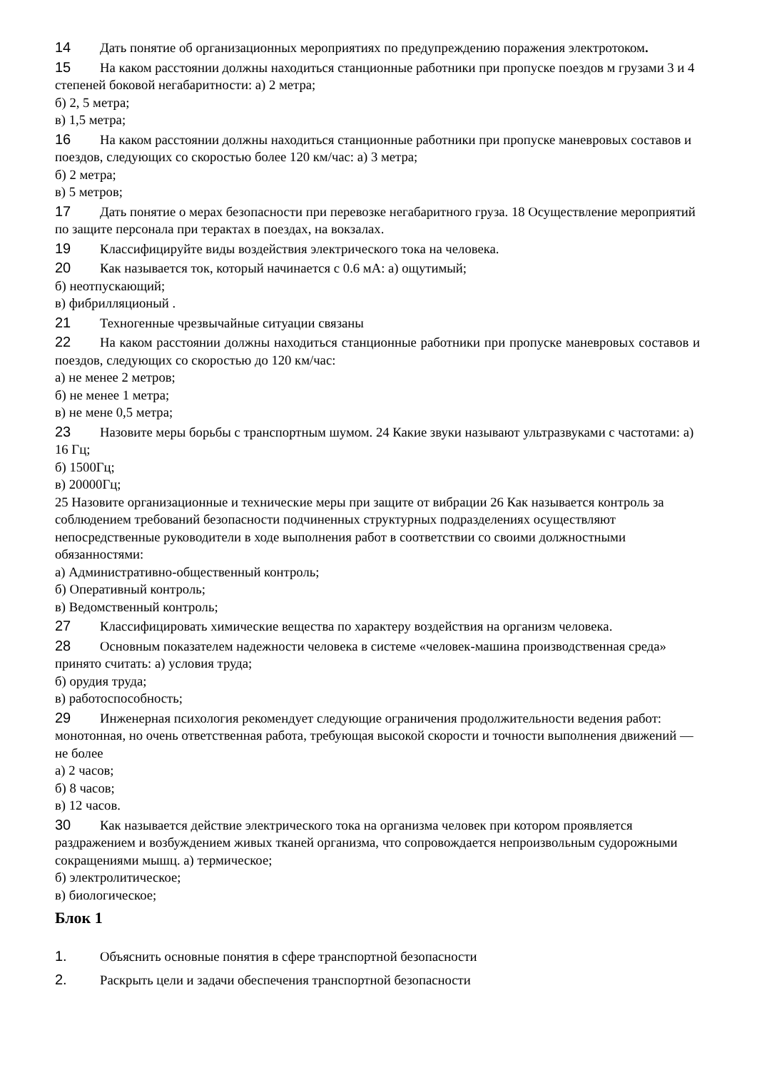14 Дать понятие об организационных мероприятиях по предупреждению поражения электротоком.
15 На каком расстоянии должны находиться станционные работники при пропуске поездов м грузами 3 и 4 степеней боковой негабаритности: а) 2 метра;
б) 2, 5 метра;
в) 1,5 метра;
16 На каком расстоянии должны находиться станционные работники при пропуске маневровых составов и поездов, следующих со скоростью более 120 км/час: а) 3 метра;
б) 2 метра;
в) 5 метров;
17 Дать понятие о мерах безопасности при перевозке негабаритного груза. 18 Осуществление мероприятий по защите персонала при терактах в поездах, на вокзалах.
19 Классифицируйте виды воздействия электрического тока на человека.
20 Как называется ток, который начинается с 0.6 мА: а) ощутимый;
б) неотпускающий;
в) фибрилляционый .
21 Техногенные чрезвычайные ситуации связаны
22 На каком расстоянии должны находиться станционные работники при пропуске маневровых составов и поездов, следующих со скоростью до 120 км/час:
а) не менее 2 метров;
б) не менее 1 метра;
в) не мене 0,5 метра;
23 Назовите меры борьбы с транспортным шумом. 24 Какие звуки называют ультразвуками с частотами: а) 16 Гц;
б) 1500Гц;
в) 20000Гц;
25 Назовите организационные и технические меры при защите от вибрации 26 Как называется контроль за соблюдением требований безопасности подчиненных структурных подразделениях осуществляют непосредственные руководители в ходе выполнения работ в соответствии со своими должностными обязанностями:
а) Административно-общественный контроль;
б) Оперативный контроль;
в) Ведомственный контроль;
27 Классифицировать химические вещества по характеру воздействия на организм человека.
28 Основным показателем надежности человека в системе «человек-машина производственная среда» принято считать: а) условия труда;
б) орудия труда;
в) работоспособность;
29 Инженерная психология рекомендует следующие ограничения продолжительности ведения работ: монотонная, но очень ответственная работа, требующая высокой скорости и точности выполнения движений — не более
а) 2 часов;
б) 8 часов;
в) 12 часов.
30 Как называется действие электрического тока на организма человек при котором проявляется раздражением и возбуждением живых тканей организма, что сопровождается непроизвольным судорожными сокращениями мышц. а) термическое;
б) электролитическое;
в) биологическое;
Блок 1
1. Объяснить основные понятия в сфере транспортной безопасности
2. Раскрыть цели и задачи обеспечения транспортной безопасности